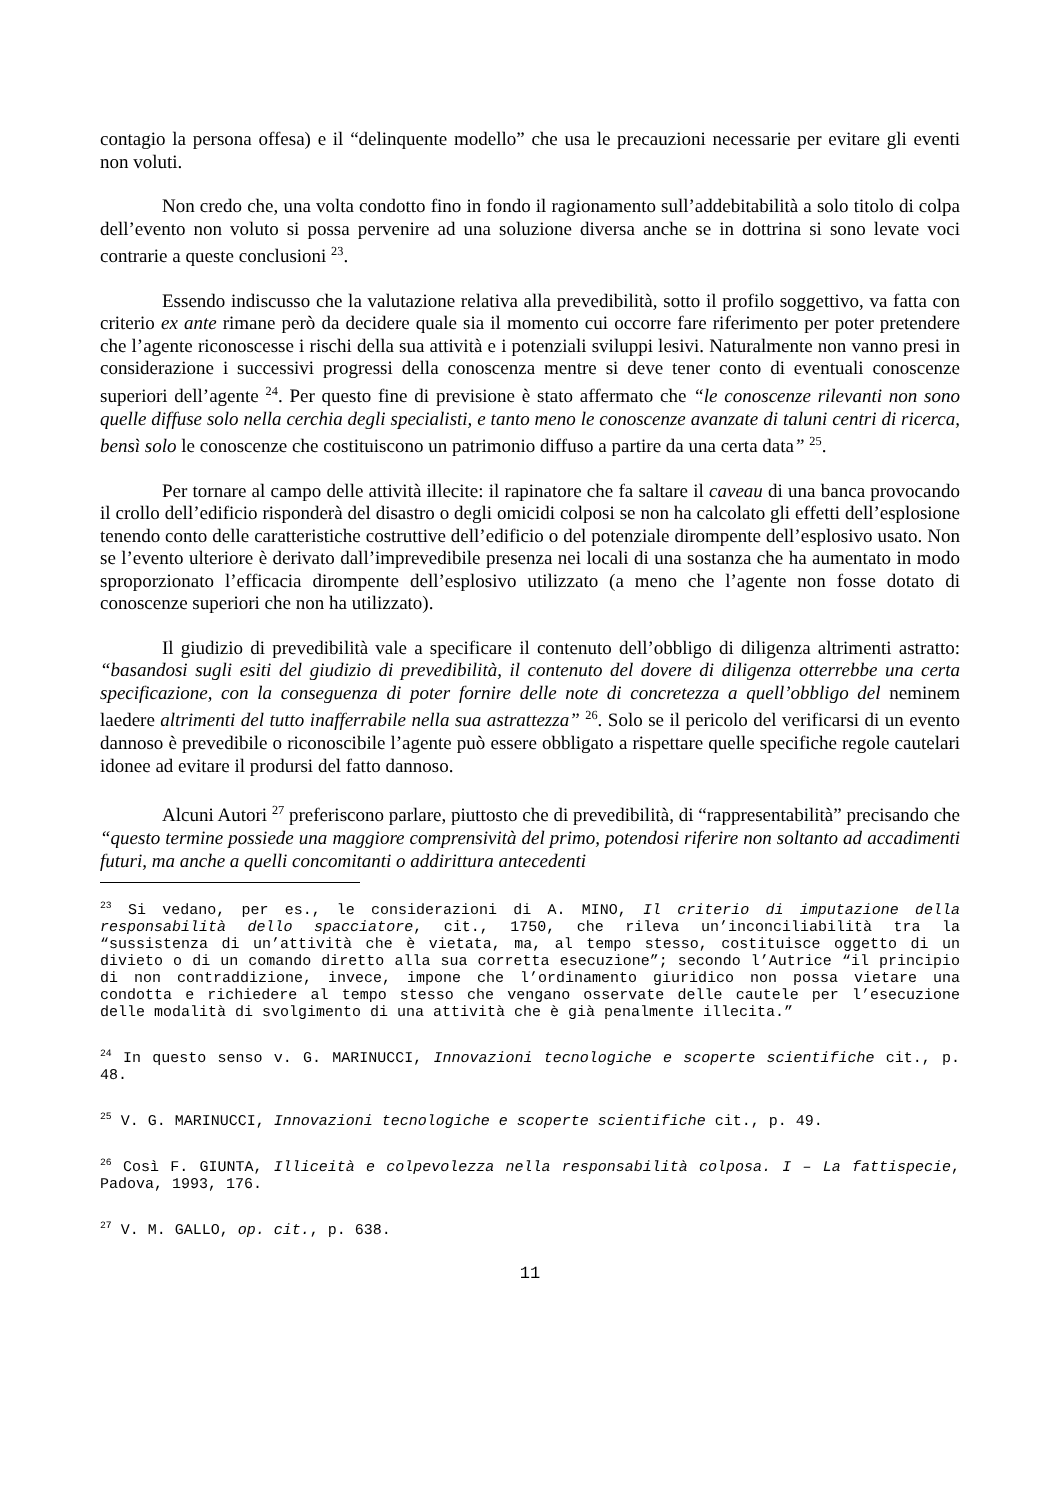contagio la persona offesa) e il “delinquente modello” che usa le precauzioni necessarie per evitare gli eventi non voluti.
Non credo che, una volta condotto fino in fondo il ragionamento sull’addebitabilità a solo titolo di colpa dell’evento non voluto si possa pervenire ad una soluzione diversa anche se in dottrina si sono levate voci contrarie a queste conclusioni <sup>23</sup>.
Essendo indiscusso che la valutazione relativa alla prevedibilità, sotto il profilo soggettivo, va fatta con criterio ex ante rimane però da decidere quale sia il momento cui occorre fare riferimento per poter pretendere che l’agente riconoscesse i rischi della sua attività e i potenziali sviluppi lesivi. Naturalmente non vanno presi in considerazione i successivi progressi della conoscenza mentre si deve tener conto di eventuali conoscenze superiori dell’agente <sup>24</sup>. Per questo fine di previsione è stato affermato che “le conoscenze rilevanti non sono quelle diffuse solo nella cerchia degli specialisti, e tanto meno le conoscenze avanzate di taluni centri di ricerca, bensì solo le conoscenze che costituiscono un patrimonio diffuso a partire da una certa data” <sup>25</sup>.
Per tornare al campo delle attività illecite: il rapinatore che fa saltare il caveau di una banca provocando il crollo dell’edificio risponderà del disastro o degli omicidi colposi se non ha calcolato gli effetti dell’esplosione tenendo conto delle caratteristiche costruttive dell’edificio o del potenziale dirompente dell’esplosivo usato. Non se l’evento ulteriore è derivato dall’imprevedibile presenza nei locali di una sostanza che ha aumentato in modo sproporzionato l’efficacia dirompente dell’esplosivo utilizzato (a meno che l’agente non fosse dotato di conoscenze superiori che non ha utilizzato).
Il giudizio di prevedibilità vale a specificare il contenuto dell’obbligo di diligenza altrimenti astratto: “basandosi sugli esiti del giudizio di prevedibilità, il contenuto del dovere di diligenza otterrebbe una certa specificazione, con la conseguenza di poter fornire delle note di concretezza a quell’obbligo del neminem laedere altrimenti del tutto inafferrabile nella sua astrattezza” <sup>26</sup>. Solo se il pericolo del verificarsi di un evento dannoso è prevedibile o riconoscibile l’agente può essere obbligato a rispettare quelle specifiche regole cautelari idonee ad evitare il prodursi del fatto dannoso.
Alcuni Autori <sup>27</sup> preferiscono parlare, piuttosto che di prevedibilità, di “rappresentabilità” precisando che “questo termine possiede una maggiore comprensività del primo, potendosi riferire non soltanto ad accadimenti futuri, ma anche a quelli concomitanti o addirittura antecedenti
<sup>23</sup> Si vedano, per es., le considerazioni di A. MINO, Il criterio di imputazione della responsabilità dello spacciatore, cit., 1750, che rileva un’inconciliabilità tra la “sussistenza di un’attività che è vietata, ma, al tempo stesso, costituisce oggetto di un divieto o di un comando diretto alla sua corretta esecuzione”; secondo l’Autrice “il principio di non contraddizione, invece, impone che l’ordinamento giuridico non possa vietare una condotta e richiedere al tempo stesso che vengano osservate delle cautele per l’esecuzione delle modalità di svolgimento di una attività che è già penalmente illecita.”
<sup>24</sup> In questo senso v. G. MARINUCCI, Innovazioni tecnologiche e scoperte scientifiche cit., p. 48.
<sup>25</sup> V. G. MARINUCCI, Innovazioni tecnologiche e scoperte scientifiche cit., p. 49.
<sup>26</sup> Così F. GIUNTA, Illiceità e colpevolezza nella responsabilità colposa. I – La fattispecie, Padova, 1993, 176.
<sup>27</sup> V. M. GALLO, op. cit., p. 638.
11